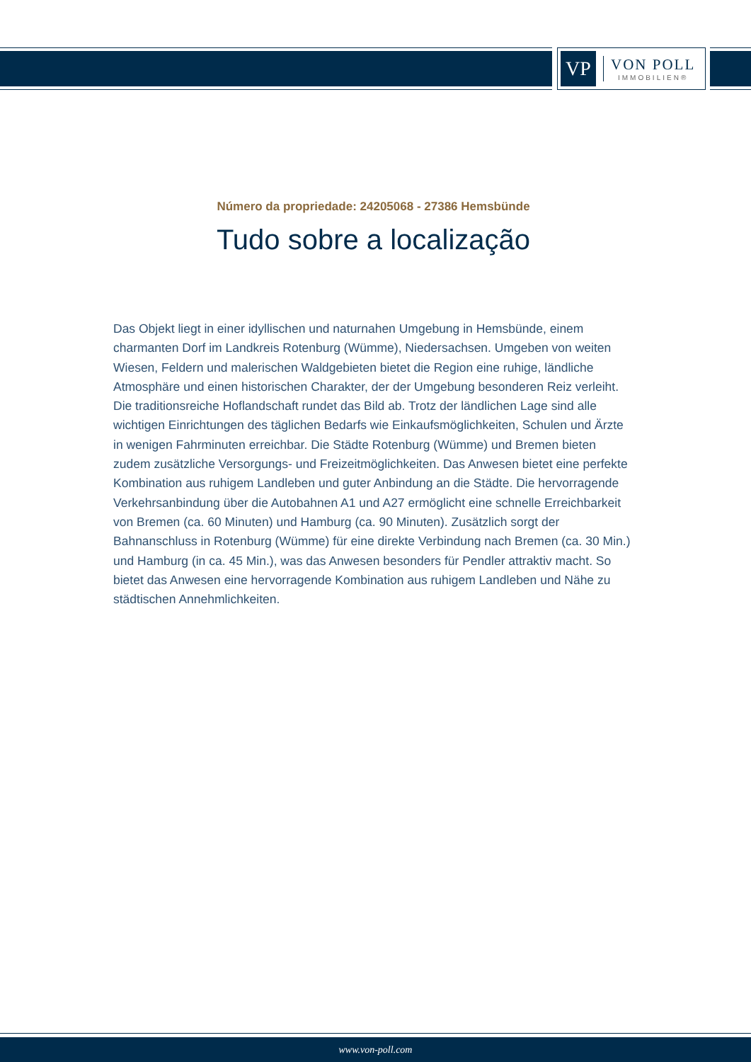VP
VON POLL
IMMOBILIEN®
Número da propriedade: 24205068 - 27386 Hemsbünde
Tudo sobre a localização
Das Objekt liegt in einer idyllischen und naturnahen Umgebung in Hemsbünde, einem charmanten Dorf im Landkreis Rotenburg (Wümme), Niedersachsen. Umgeben von weiten Wiesen, Feldern und malerischen Waldgebieten bietet die Region eine ruhige, ländliche Atmosphäre und einen historischen Charakter, der der Umgebung besonderen Reiz verleiht. Die traditionsreiche Hoflandschaft rundet das Bild ab. Trotz der ländlichen Lage sind alle wichtigen Einrichtungen des täglichen Bedarfs wie Einkaufsmöglichkeiten, Schulen und Ärzte in wenigen Fahrminuten erreichbar. Die Städte Rotenburg (Wümme) und Bremen bieten zudem zusätzliche Versorgungs- und Freizeitmöglichkeiten. Das Anwesen bietet eine perfekte Kombination aus ruhigem Landleben und guter Anbindung an die Städte. Die hervorragende Verkehrsanbindung über die Autobahnen A1 und A27 ermöglicht eine schnelle Erreichbarkeit von Bremen (ca. 60 Minuten) und Hamburg (ca. 90 Minuten). Zusätzlich sorgt der Bahnanschluss in Rotenburg (Wümme) für eine direkte Verbindung nach Bremen (ca. 30 Min.) und Hamburg (in ca. 45 Min.), was das Anwesen besonders für Pendler attraktiv macht. So bietet das Anwesen eine hervorragende Kombination aus ruhigem Landleben und Nähe zu städtischen Annehmlichkeiten.
www.von-poll.com